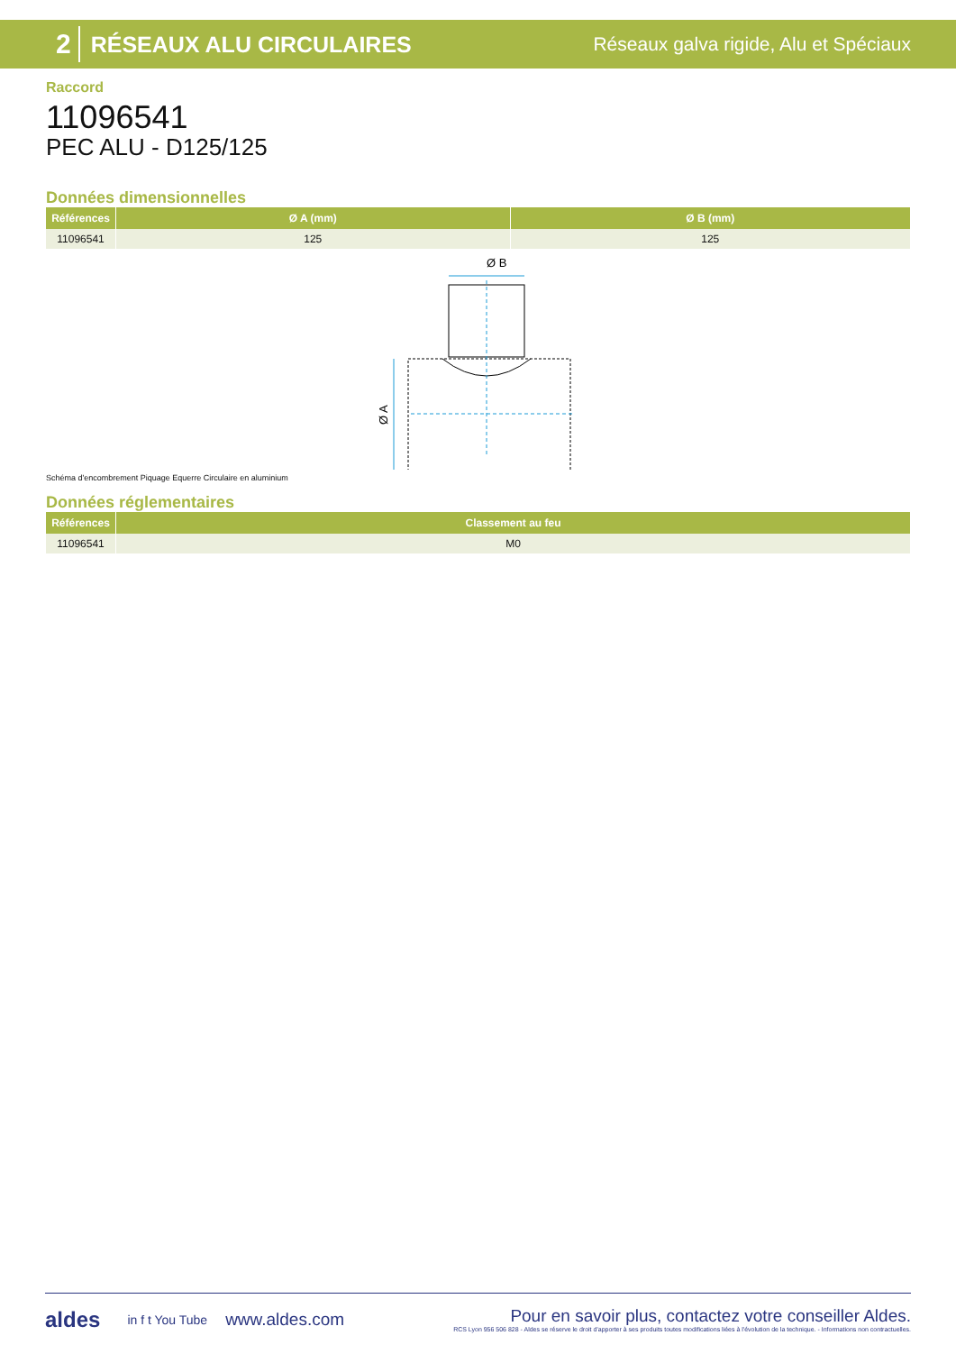2 RÉSEAUX ALU CIRCULAIRES Réseaux galva rigide, Alu et Spéciaux
Raccord
11096541
PEC ALU - D125/125
Données dimensionnelles
| Références | Ø A (mm) | Ø B (mm) |
| --- | --- | --- |
| 11096541 | 125 | 125 |
Ø B
Ø A
Schéma d'encombrement Piquage Equerre Circulaire en aluminium
Données réglementaires
| Références | Classement au feu |
| --- | --- |
| 11096541 | M0 |
aldes in f t You Tube www.aldes.com
Pour en savoir plus, contactez votre conseiller Aldes.
RCS Lyon 956 506 828 - Aldes se réserve le droit d'apporter à ses produits toutes modifications liées à l'évolution de la technique. - Informations non contractuelles.